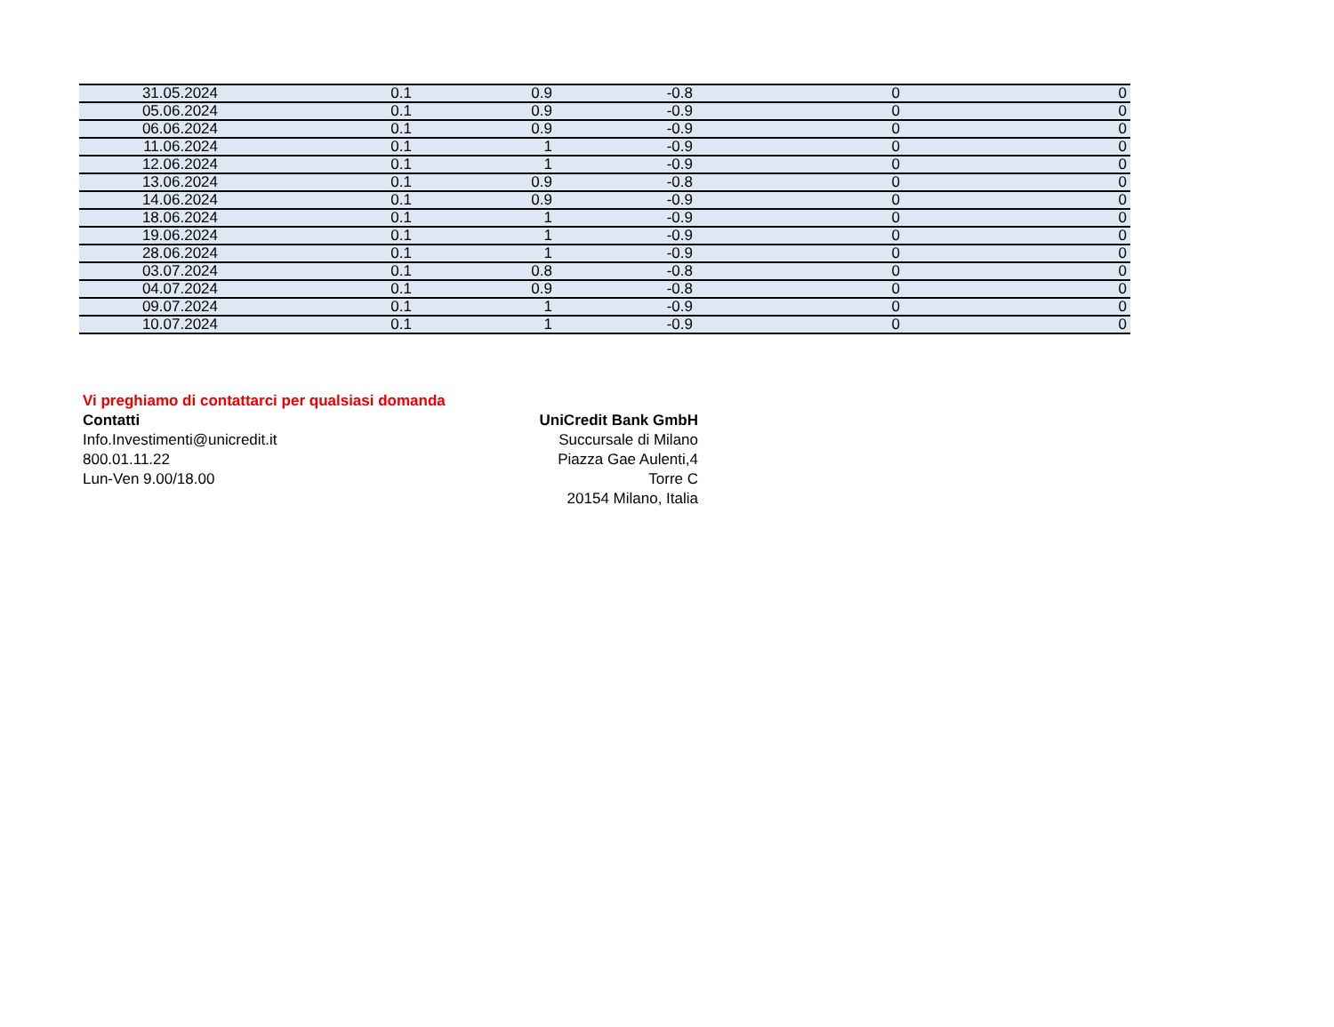| 31.05.2024 | 0.1 | 0.9 | -0.8 | 0 | 0 |
| 05.06.2024 | 0.1 | 0.9 | -0.9 | 0 | 0 |
| 06.06.2024 | 0.1 | 0.9 | -0.9 | 0 | 0 |
| 11.06.2024 | 0.1 | 1 | -0.9 | 0 | 0 |
| 12.06.2024 | 0.1 | 1 | -0.9 | 0 | 0 |
| 13.06.2024 | 0.1 | 0.9 | -0.8 | 0 | 0 |
| 14.06.2024 | 0.1 | 0.9 | -0.9 | 0 | 0 |
| 18.06.2024 | 0.1 | 1 | -0.9 | 0 | 0 |
| 19.06.2024 | 0.1 | 1 | -0.9 | 0 | 0 |
| 28.06.2024 | 0.1 | 1 | -0.9 | 0 | 0 |
| 03.07.2024 | 0.1 | 0.8 | -0.8 | 0 | 0 |
| 04.07.2024 | 0.1 | 0.9 | -0.8 | 0 | 0 |
| 09.07.2024 | 0.1 | 1 | -0.9 | 0 | 0 |
| 10.07.2024 | 0.1 | 1 | -0.9 | 0 | 0 |
Vi preghiamo di contattarci per qualsiasi domanda
Contatti
Info.Investimenti@unicredit.it
800.01.11.22
Lun-Ven 9.00/18.00
UniCredit Bank GmbH
Succursale di Milano
Piazza Gae Aulenti,4
Torre C
20154 Milano, Italia